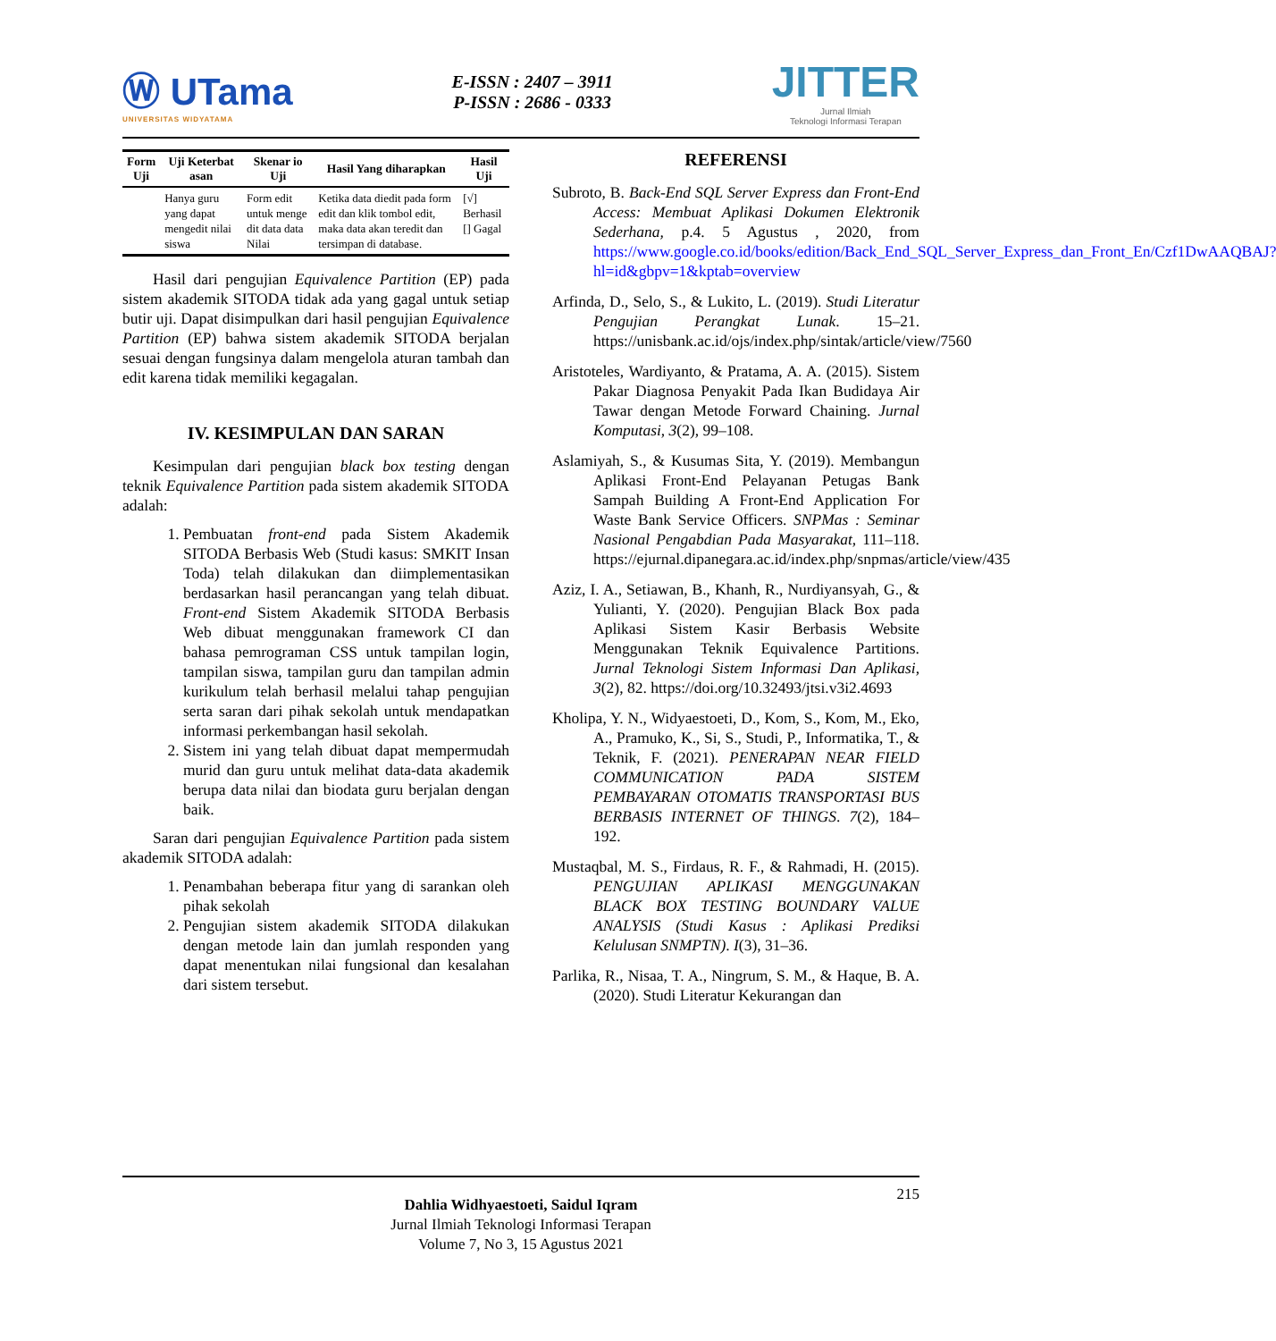Ⓦ UTama
UNIVERSITAS WIDYATAMA
E-ISSN : 2407 – 3911
P-ISSN : 2686 - 0333
JITTER
Jurnal Ilmiah
Teknologi Informasi Terapan
| Form Uji | Uji Keterbat asan | Skenar io Uji | Hasil Yang diharapkan | Hasil Uji |
| --- | --- | --- | --- | --- |
| | Hanya guru yang dapat mengedit nilai siswa | Form edit untuk menge dit data data Nilai | Ketika data diedit pada form edit dan klik tombol edit, maka data akan teredit dan tersimpan di database. | [√] Berhasil [] Gagal |
Hasil dari pengujian Equivalence Partition (EP) pada sistem akademik SITODA tidak ada yang gagal untuk setiap butir uji. Dapat disimpulkan dari hasil pengujian Equivalence Partition (EP) bahwa sistem akademik SITODA berjalan sesuai dengan fungsinya dalam mengelola aturan tambah dan edit karena tidak memiliki kegagalan.
IV. KESIMPULAN DAN SARAN
Kesimpulan dari pengujian black box testing dengan teknik Equivalence Partition pada sistem akademik SITODA adalah:
1. Pembuatan front-end pada Sistem Akademik SITODA Berbasis Web (Studi kasus: SMKIT Insan Toda) telah dilakukan dan diimplementasikan berdasarkan hasil perancangan yang telah dibuat. Front-end Sistem Akademik SITODA Berbasis Web dibuat menggunakan framework CI dan bahasa pemrograman CSS untuk tampilan login, tampilan siswa, tampilan guru dan tampilan admin kurikulum telah berhasil melalui tahap pengujian serta saran dari pihak sekolah untuk mendapatkan informasi perkembangan hasil sekolah.
2. Sistem ini yang telah dibuat dapat mempermudah murid dan guru untuk melihat data-data akademik berupa data nilai dan biodata guru berjalan dengan baik.
Saran dari pengujian Equivalence Partition pada sistem akademik SITODA adalah:
1. Penambahan beberapa fitur yang di sarankan oleh pihak sekolah
2. Pengujian sistem akademik SITODA dilakukan dengan metode lain dan jumlah responden yang dapat menentukan nilai fungsional dan kesalahan dari sistem tersebut.
REFERENSI
Subroto, B. Back-End SQL Server Express dan Front-End Access: Membuat Aplikasi Dokumen Elektronik Sederhana, p.4. 5 Agustus , 2020, from https://www.google.co.id/books/edition/Back_End_SQL_Server_Express_dan_Front_En/Czf1DwAAQBAJ?hl=id&gbpv=1&kptab=overview
Arfinda, D., Selo, S., & Lukito, L. (2019). Studi Literatur Pengujian Perangkat Lunak. 15–21. https://unisbank.ac.id/ojs/index.php/sintak/article/view/7560
Aristoteles, Wardiyanto, & Pratama, A. A. (2015). Sistem Pakar Diagnosa Penyakit Pada Ikan Budidaya Air Tawar dengan Metode Forward Chaining. Jurnal Komputasi, 3(2), 99–108.
Aslamiyah, S., & Kusumas Sita, Y. (2019). Membangun Aplikasi Front-End Pelayanan Petugas Bank Sampah Building A Front-End Application For Waste Bank Service Officers. SNPMas : Seminar Nasional Pengabdian Pada Masyarakat, 111–118. https://ejurnal.dipanegara.ac.id/index.php/snpmas/article/view/435
Aziz, I. A., Setiawan, B., Khanh, R., Nurdiyansyah, G., & Yulianti, Y. (2020). Pengujian Black Box pada Aplikasi Sistem Kasir Berbasis Website Menggunakan Teknik Equivalence Partitions. Jurnal Teknologi Sistem Informasi Dan Aplikasi, 3(2), 82. https://doi.org/10.32493/jtsi.v3i2.4693
Kholipa, Y. N., Widyaestoeti, D., Kom, S., Kom, M., Eko, A., Pramuko, K., Si, S., Studi, P., Informatika, T., & Teknik, F. (2021). PENERAPAN NEAR FIELD COMMUNICATION PADA SISTEM PEMBAYARAN OTOMATIS TRANSPORTASI BUS BERBASIS INTERNET OF THINGS. 7(2), 184–192.
Mustaqbal, M. S., Firdaus, R. F., & Rahmadi, H. (2015). PENGUJIAN APLIKASI MENGGUNAKAN BLACK BOX TESTING BOUNDARY VALUE ANALYSIS (Studi Kasus : Aplikasi Prediksi Kelulusan SNMPTN). I(3), 31–36.
Parlika, R., Nisaa, T. A., Ningrum, S. M., & Haque, B. A. (2020). Studi Literatur Kekurangan dan
215
Dahlia Widhyaestoeti, Saidul Iqram
Jurnal Ilmiah Teknologi Informasi Terapan
Volume 7, No 3, 15 Agustus 2021